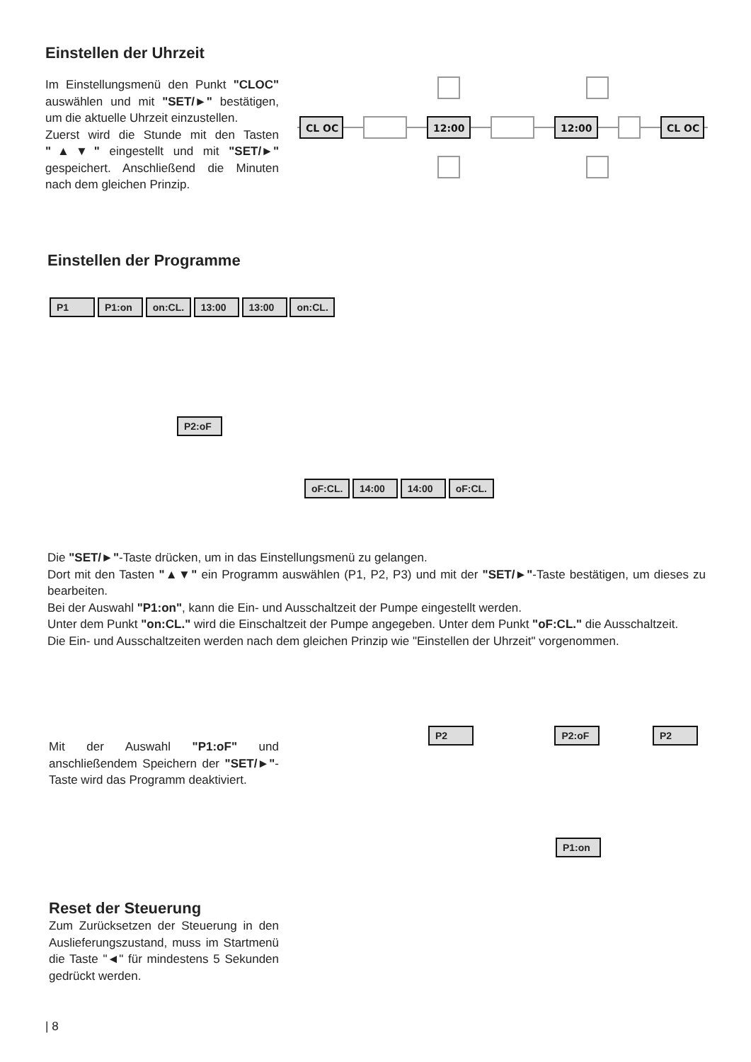Einstellen der Uhrzeit
Im Einstellungsmenü den Punkt "CLOC" auswählen und mit "SET/►" bestätigen, um die aktuelle Uhrzeit einzustellen.
Zuerst wird die Stunde mit den Tasten "▲▼" eingestellt und mit "SET/►" gespeichert. Anschließend die Minuten nach dem gleichen Prinzip.
CL OC
12:00
12:00
CL OC
Einstellen der Programme
P1 P1:on on:CL. 13:00 13:00 on:CL.
P2:oF
oF:CL. 14:00 14:00 oF:CL.
Die "SET/►"-Taste drücken, um in das Einstellungsmenü zu gelangen.
Dort mit den Tasten "▲▼" ein Programm auswählen (P1, P2, P3) und mit der "SET/►"-Taste bestätigen, um dieses zu bearbeiten.
Bei der Auswahl "P1:on", kann die Ein- und Ausschaltzeit der Pumpe eingestellt werden.
Unter dem Punkt "on:CL." wird die Einschaltzeit der Pumpe angegeben. Unter dem Punkt "oF:CL." die Ausschaltzeit.
Die Ein- und Ausschaltzeiten werden nach dem gleichen Prinzip wie "Einstellen der Uhrzeit" vorgenommen.
Mit der Auswahl "P1:oF" und anschließendem Speichern der "SET/►"-Taste wird das Programm deaktiviert.
P2 P2:oF P2
P1:on
Reset der Steuerung
Zum Zurücksetzen der Steuerung in den Auslieferungszustand, muss im Startmenü die Taste "◄" für mindestens 5 Sekunden gedrückt werden.
| 8